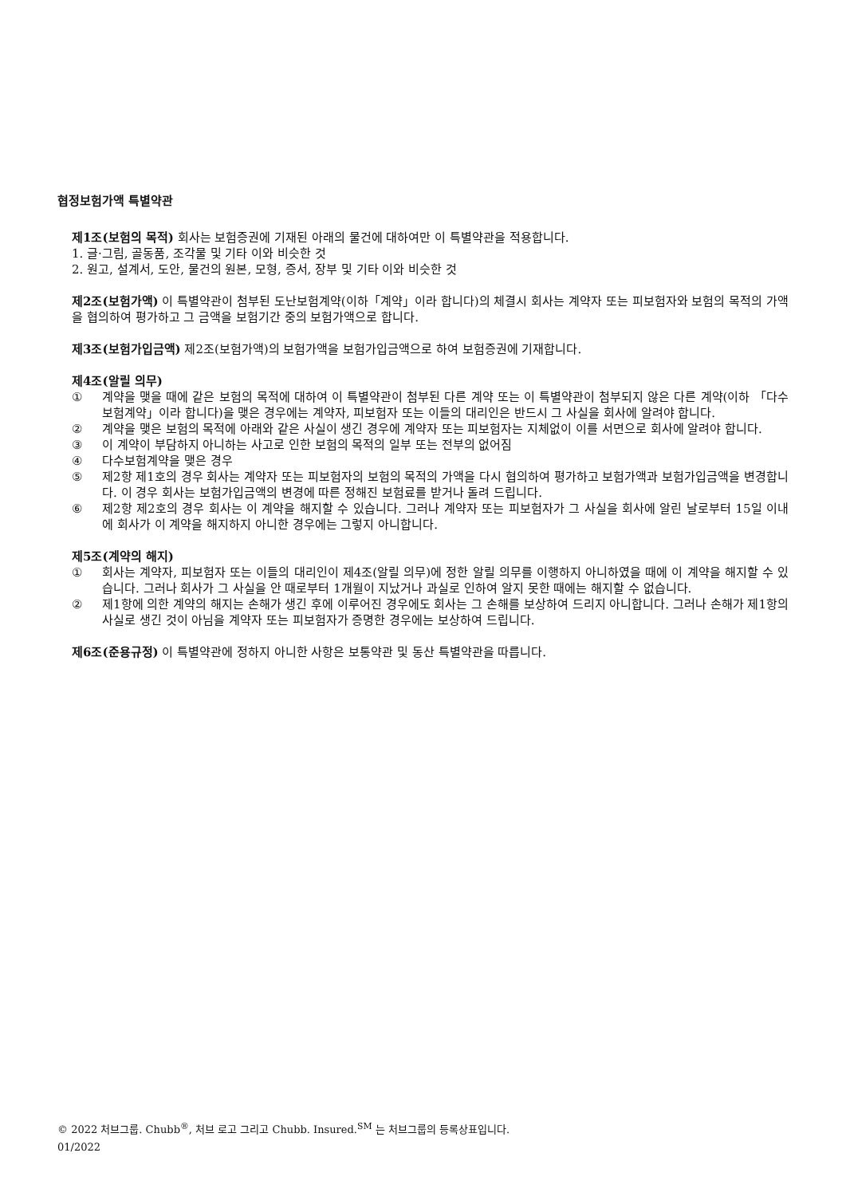협정보험가액 특별약관
제1조(보험의 목적) 회사는 보험증권에 기재된 아래의 물건에 대하여만 이 특별약관을 적용합니다.
1. 글·그림, 골동품, 조각물 및 기타 이와 비슷한 것
2. 원고, 설계서, 도안, 물건의 원본, 모형, 증서, 장부 및 기타 이와 비슷한 것
제2조(보험가액) 이 특별약관이 첨부된 도난보험계약(이하「계약」이라 합니다)의 체결시 회사는 계약자 또는 피보험자와 보험의 목적의 가액을 협의하여 평가하고 그 금액을 보험기간 중의 보험가액으로 합니다.
제3조(보험가입금액) 제2조(보험가액)의 보험가액을 보험가입금액으로 하여 보험증권에 기재합니다.
제4조(알릴 의무)
① 계약을 맺을 때에 같은 보험의 목적에 대하여 이 특별약관이 첨부된 다른 계약 또는 이 특별약관이 첨부되지 않은 다른 계약(이하 「다수보험계약」이라 합니다)을 맺은 경우에는 계약자, 피보험자 또는 이들의 대리인은 반드시 그 사실을 회사에 알려야 합니다.
② 계약을 맺은 보험의 목적에 아래와 같은 사실이 생긴 경우에 계약자 또는 피보험자는 지체없이 이를 서면으로 회사에 알려야 합니다.
③ 이 계약이 부담하지 아니하는 사고로 인한 보험의 목적의 일부 또는 전부의 없어짐
④ 다수보험계약을 맺은 경우
⑤ 제2항 제1호의 경우 회사는 계약자 또는 피보험자의 보험의 목적의 가액을 다시 협의하여 평가하고 보험가액과 보험가입금액을 변경합니다. 이 경우 회사는 보험가입금액의 변경에 따른 정해진 보험료를 받거나 돌려 드립니다.
⑥ 제2항 제2호의 경우 회사는 이 계약을 해지할 수 있습니다. 그러나 계약자 또는 피보험자가 그 사실을 회사에 알린 날로부터 15일 이내에 회사가 이 계약을 해지하지 아니한 경우에는 그렇지 아니합니다.
제5조(계약의 해지)
① 회사는 계약자, 피보험자 또는 이들의 대리인이 제4조(알릴 의무)에 정한 알릴 의무를 이행하지 아니하였을 때에 이 계약을 해지할 수 있습니다. 그러나 회사가 그 사실을 안 때로부터 1개월이 지났거나 과실로 인하여 알지 못한 때에는 해지할 수 없습니다.
② 제1항에 의한 계약의 해지는 손해가 생긴 후에 이루어진 경우에도 회사는 그 손해를 보상하여 드리지 아니합니다. 그러나 손해가 제1항의 사실로 생긴 것이 아님을 계약자 또는 피보험자가 증명한 경우에는 보상하여 드립니다.
제6조(준용규정) 이 특별약관에 정하지 아니한 사항은 보통약관 및 동산 특별약관을 따릅니다.
© 2022 처브그룹. Chubb<sup>®</sup>, 처브 로고 그리고 Chubb. Insured.<sup>SM</sup> 는 처브그룹의 등록상표입니다.
01/2022